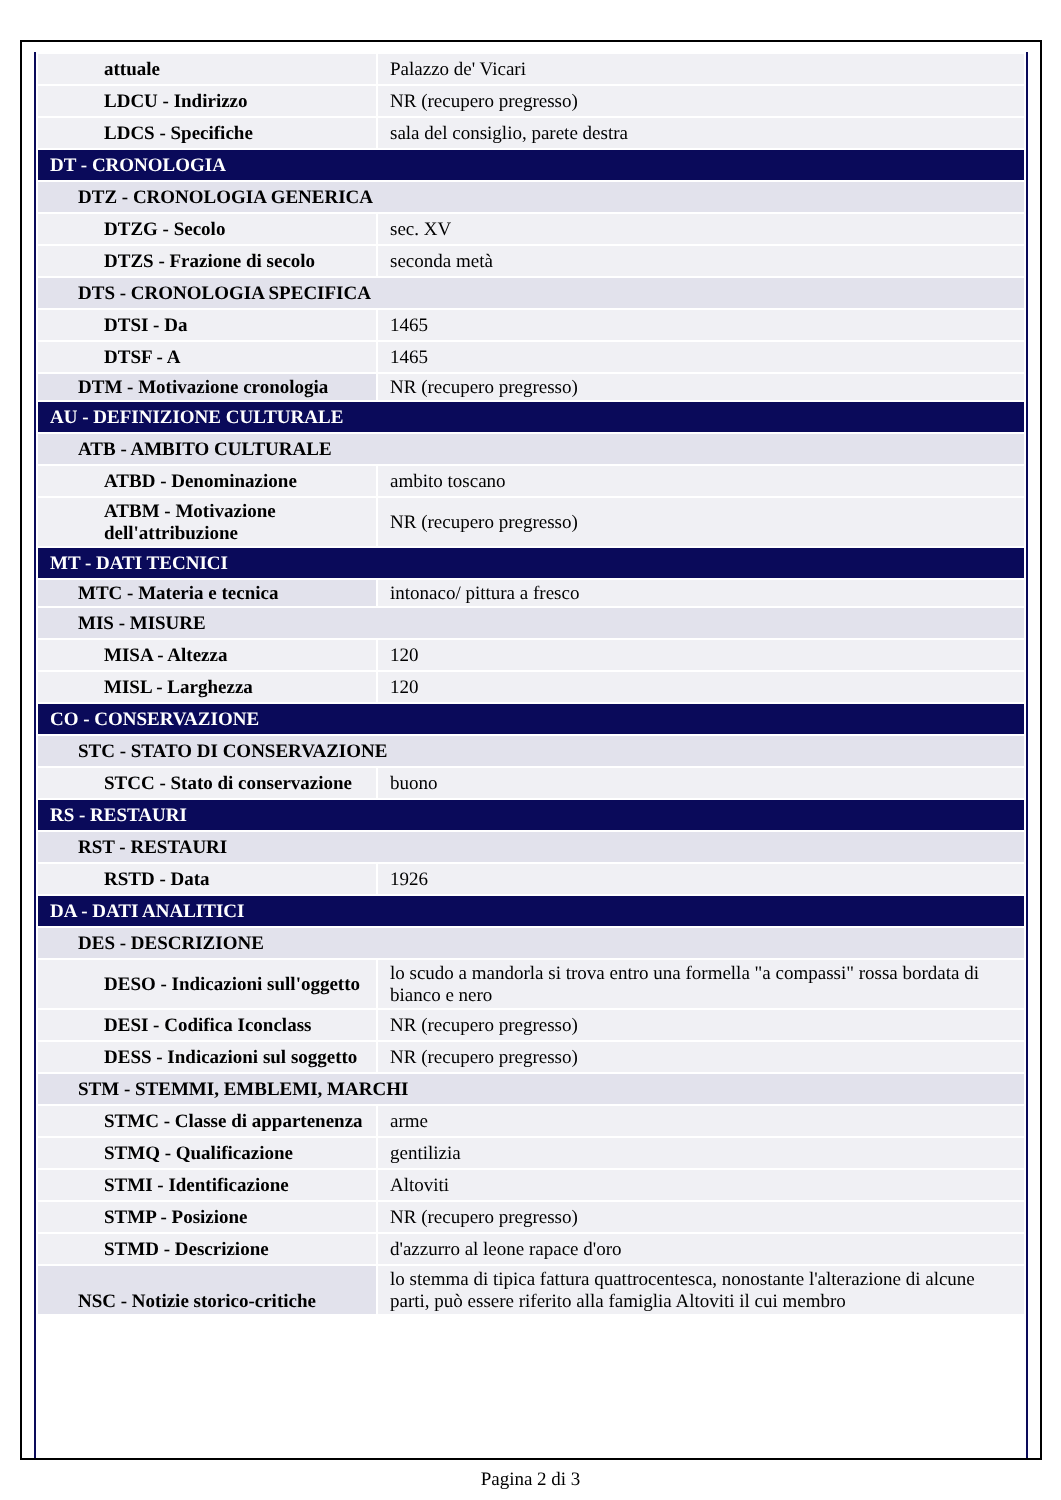| attuale | Palazzo de' Vicari |
| LDCU - Indirizzo | NR (recupero pregresso) |
| LDCS - Specifiche | sala del consiglio, parete destra |
| DT - CRONOLOGIA | |
| DTZ - CRONOLOGIA GENERICA | |
| DTZG - Secolo | sec. XV |
| DTZS - Frazione di secolo | seconda metà |
| DTS - CRONOLOGIA SPECIFICA | |
| DTSI - Da | 1465 |
| DTSF - A | 1465 |
| DTM - Motivazione cronologia | NR (recupero pregresso) |
| AU - DEFINIZIONE CULTURALE | |
| ATB - AMBITO CULTURALE | |
| ATBD - Denominazione | ambito toscano |
| ATBM - Motivazione dell'attribuzione | NR (recupero pregresso) |
| MT - DATI TECNICI | |
| MTC - Materia e tecnica | intonaco/ pittura a fresco |
| MIS - MISURE | |
| MISA - Altezza | 120 |
| MISL - Larghezza | 120 |
| CO - CONSERVAZIONE | |
| STC - STATO DI CONSERVAZIONE | |
| STCC - Stato di conservazione | buono |
| RS - RESTAURI | |
| RST - RESTAURI | |
| RSTD - Data | 1926 |
| DA - DATI ANALITICI | |
| DES - DESCRIZIONE | |
| DESO - Indicazioni sull'oggetto | lo scudo a mandorla si trova entro una formella "a compassi" rossa bordata di bianco e nero |
| DESI - Codifica Iconclass | NR (recupero pregresso) |
| DESS - Indicazioni sul soggetto | NR (recupero pregresso) |
| STM - STEMMI, EMBLEMI, MARCHI | |
| STMC - Classe di appartenenza | arme |
| STMQ - Qualificazione | gentilizia |
| STMI - Identificazione | Altoviti |
| STMP - Posizione | NR (recupero pregresso) |
| STMD - Descrizione | d'azzurro al leone rapace d'oro |
| NSC - Notizie storico-critiche | lo stemma di tipica fattura quattrocentesca, nonostante l'alterazione di alcune parti, può essere riferito alla famiglia Altoviti il cui membro |
Pagina 2 di 3